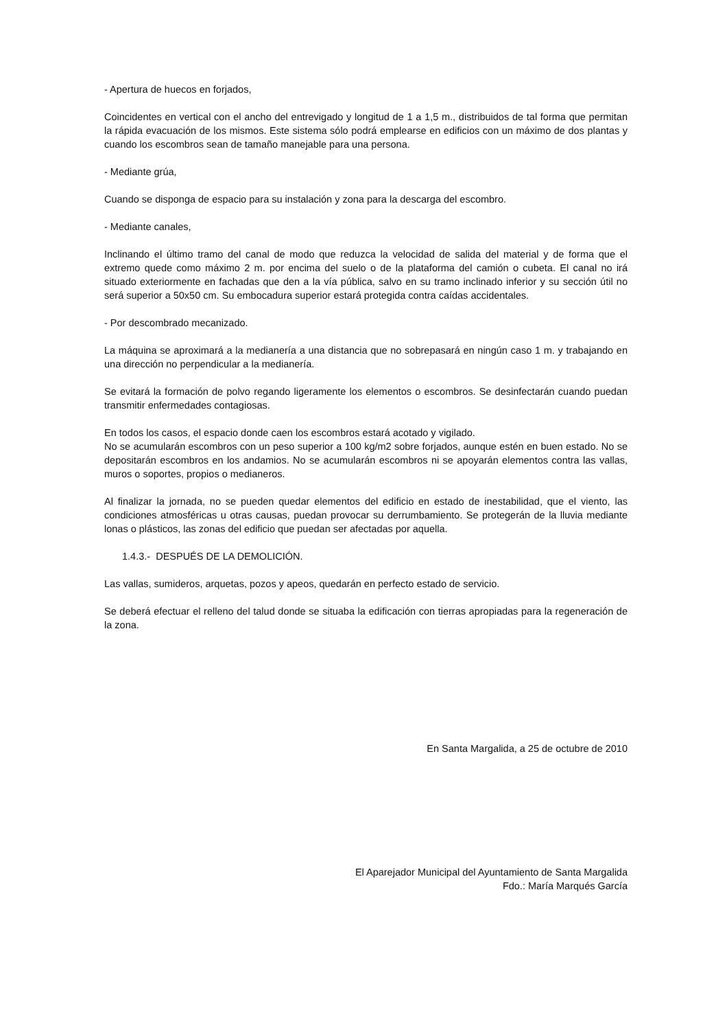- Apertura de huecos en forjados,
Coincidentes en vertical con el ancho del entrevigado y longitud de 1 a 1,5 m., distribuidos de tal forma que permitan la rápida evacuación de los mismos. Este sistema sólo podrá emplearse en edificios con un máximo de dos plantas y cuando los escombros sean de tamaño manejable para una persona.
- Mediante grúa,
Cuando se disponga de espacio para su instalación y zona para la descarga del escombro.
- Mediante canales,
Inclinando el último tramo del canal de modo que reduzca la velocidad de salida del material y de forma que el extremo quede como máximo 2 m. por encima del suelo o de la plataforma del camión o cubeta. El canal no irá situado exteriormente en fachadas que den a la vía pública, salvo en su tramo inclinado inferior y su sección útil no será superior a 50x50 cm. Su embocadura superior estará protegida contra caídas accidentales.
- Por descombrado mecanizado.
La máquina se aproximará a la medianería a una distancia que no sobrepasará en ningún caso 1 m. y trabajando en una dirección no perpendicular a la medianería.
Se evitará la formación de polvo regando ligeramente los elementos o escombros. Se desinfectarán cuando puedan transmitir enfermedades contagiosas.
En todos los casos, el espacio donde caen los escombros estará acotado y vigilado.
No se acumularán escombros con un peso superior a 100 kg/m2 sobre forjados, aunque estén en buen estado. No se depositarán escombros en los andamios. No se acumularán escombros ni se apoyarán elementos contra las vallas, muros o soportes, propios o medianeros.
Al finalizar la jornada, no se pueden quedar elementos del edificio en estado de inestabilidad, que el viento, las condiciones atmosféricas u otras causas, puedan provocar su derrumbamiento. Se protegerán de la lluvia mediante lonas o plásticos, las zonas del edificio que puedan ser afectadas por aquella.
1.4.3.- DESPUÉS DE LA DEMOLICIÓN.
Las vallas, sumideros, arquetas, pozos y apeos, quedarán en perfecto estado de servicio.
Se deberá efectuar el relleno del talud donde se situaba la edificación con tierras apropiadas para la regeneración de la zona.
En Santa Margalida, a 25 de octubre de 2010
El Aparejador Municipal del Ayuntamiento de Santa Margalida
Fdo.: María Marqués García